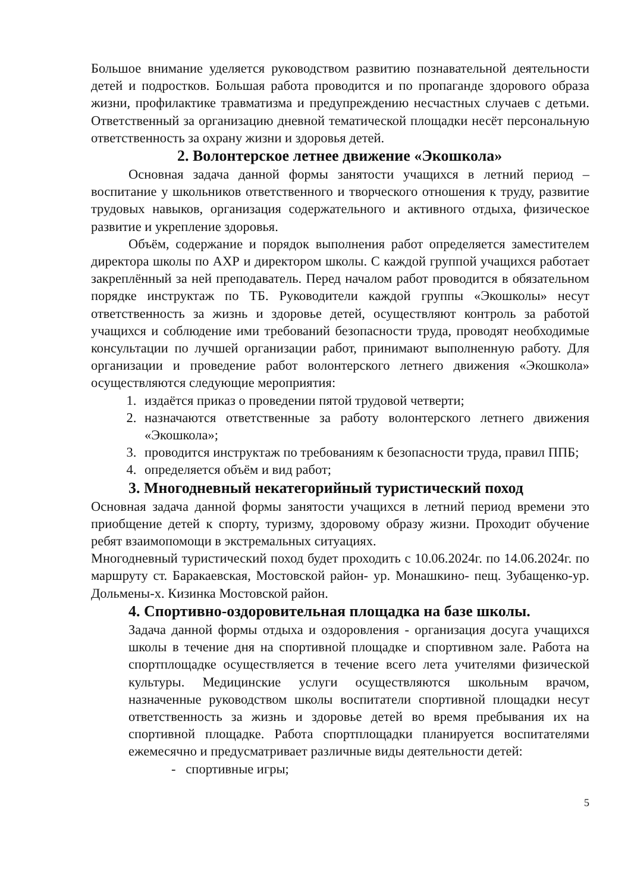Большое внимание уделяется руководством развитию познавательной деятельности детей и подростков. Большая работа проводится и по пропаганде здорового образа жизни, профилактике травматизма и предупреждению несчастных случаев с детьми. Ответственный за организацию дневной тематической площадки несёт персональную ответственность за охрану жизни и здоровья детей.
2. Волонтерское летнее движение «Экошкола»
Основная задача данной формы занятости учащихся в летний период – воспитание у школьников ответственного и творческого отношения к труду, развитие трудовых навыков, организация содержательного и активного отдыха, физическое развитие и укрепление здоровья.
Объём, содержание и порядок выполнения работ определяется заместителем директора школы по АХР и директором школы. С каждой группой учащихся работает закреплённый за ней преподаватель. Перед началом работ проводится в обязательном порядке инструктаж по ТБ. Руководители каждой группы «Экошколы» несут ответственность за жизнь и здоровье детей, осуществляют контроль за работой учащихся и соблюдение ими требований безопасности труда, проводят необходимые консультации по лучшей организации работ, принимают выполненную работу. Для организации и проведение работ волонтерского летнего движения «Экошкола» осуществляются следующие мероприятия:
1. издаётся приказ о проведении пятой трудовой четверти;
2. назначаются ответственные за работу волонтерского летнего движения «Экошкола»;
3. проводится инструктаж по требованиям к безопасности труда, правил ППБ;
4. определяется объём и вид работ;
3. Многодневный некатегорийный туристический поход
Основная задача данной формы занятости учащихся в летний период времени это приобщение детей к спорту, туризму, здоровому образу жизни. Проходит обучение ребят взаимопомощи в экстремальных ситуациях.
Многодневный туристический поход будет проходить с 10.06.2024г. по 14.06.2024г. по маршруту ст. Баракаевская, Мостовской район- ур. Монашкино- пещ. Зубащенко-ур. Дольмены-х. Кизинка Мостовской район.
4. Спортивно-оздоровительная площадка на базе школы.
Задача данной формы отдыха и оздоровления - организация досуга учащихся школы в течение дня на спортивной площадке и спортивном зале. Работа на спортплощадке осуществляется в течение всего лета учителями физической культуры. Медицинские услуги осуществляются школьным врачом, назначенные руководством школы воспитатели спортивной площадки несут ответственность за жизнь и здоровье детей во время пребывания их на спортивной площадке. Работа спортплощадки планируется воспитателями ежемесячно и предусматривает различные виды деятельности детей:
- спортивные игры;
5